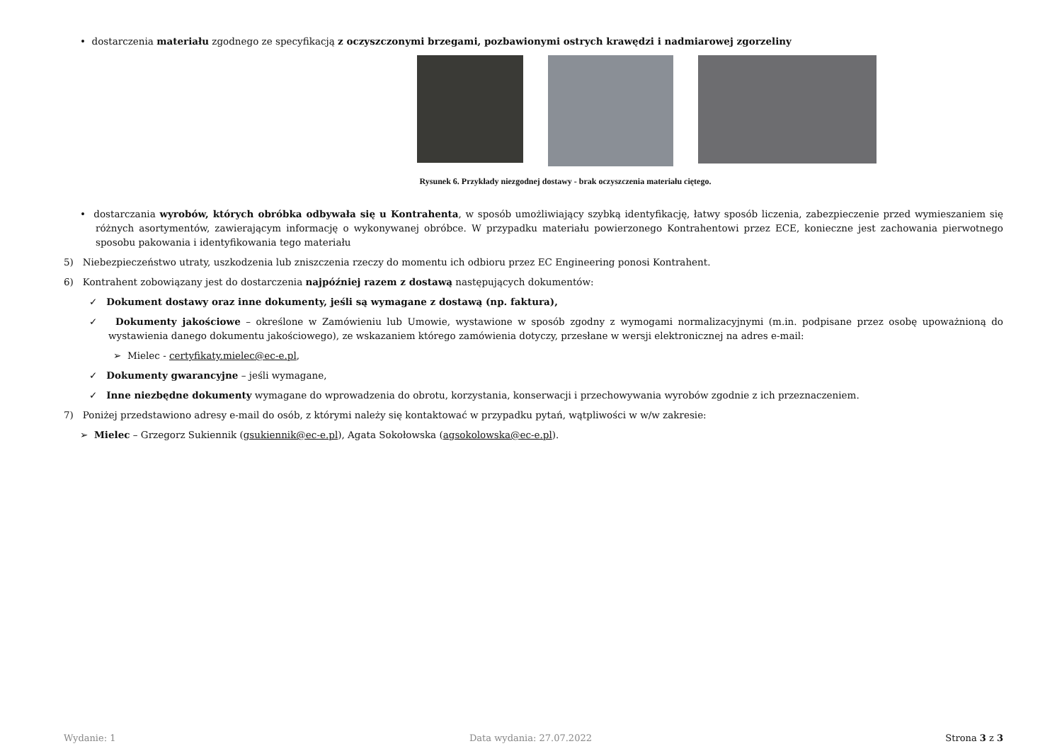• dostarczenia materiału zgodnego ze specyfikacją z oczyszczonymi brzegami, pozbawionymi ostrych krawędzi i nadmiarowej zgorzeliny
Rysunek 6. Przykłady niezgodnej dostawy - brak oczyszczenia materiału ciętego.
• dostarczania wyrobów, których obróbka odbywała się u Kontrahenta, w sposób umożliwiający szybką identyfikację, łatwy sposób liczenia, zabezpieczenie przed wymieszaniem się różnych asortymentów, zawierającym informację o wykonywanej obróbce. W przypadku materiału powierzonego Kontrahentowi przez ECE, konieczne jest zachowania pierwotnego sposobu pakowania i identyfikowania tego materiału
5) Niebezpieczeństwo utraty, uszkodzenia lub zniszczenia rzeczy do momentu ich odbioru przez EC Engineering ponosi Kontrahent.
6) Kontrahent zobowiązany jest do dostarczenia najpóźniej razem z dostawą następujących dokumentów:
✓ Dokument dostawy oraz inne dokumenty, jeśli są wymagane z dostawą (np. faktura),
✓ Dokumenty jakościowe – określone w Zamówieniu lub Umowie, wystawione w sposób zgodny z wymogami normalizacyjnymi (m.in. podpisane przez osobę upoważnioną do wystawienia danego dokumentu jakościowego), ze wskazaniem którego zamówienia dotyczy, przesłane w wersji elektronicznej na adres e-mail:
➢ Mielec - certyfikaty.mielec@ec-e.pl,
✓ Dokumenty gwarancyjne – jeśli wymagane,
✓ Inne niezbędne dokumenty wymagane do wprowadzenia do obrotu, korzystania, konserwacji i przechowywania wyrobów zgodnie z ich przeznaczeniem.
7) Poniżej przedstawiono adresy e-mail do osób, z którymi należy się kontaktować w przypadku pytań, wątpliwości w w/w zakresie:
➢ Mielec – Grzegorz Sukiennik (gsukiennik@ec-e.pl), Agata Sokołowska (agsokolowska@ec-e.pl).
Wydanie: 1 Data wydania: 27.07.2022 Strona 3 z 3